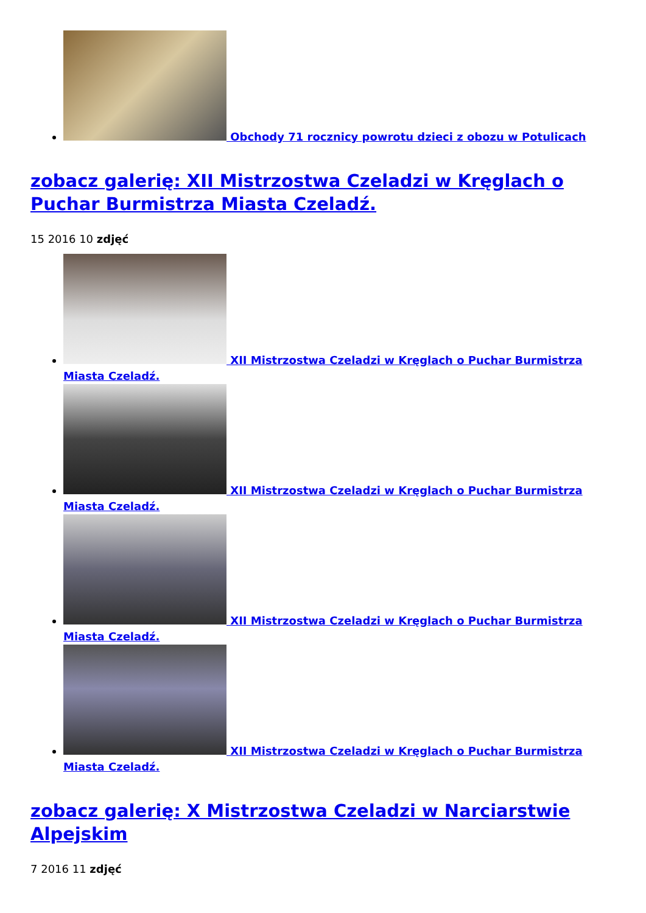Obchody 71 rocznicy powrotu dzieci z obozu w Potulicach
zobacz galerię: XII Mistrzostwa Czeladzi w Kręglach o Puchar Burmistrza Miasta Czeladź.
15 2016 10 zdjęć
XII Mistrzostwa Czeladzi w Kręglach o Puchar Burmistrza Miasta Czeladź.
XII Mistrzostwa Czeladzi w Kręglach o Puchar Burmistrza Miasta Czeladź.
XII Mistrzostwa Czeladzi w Kręglach o Puchar Burmistrza Miasta Czeladź.
XII Mistrzostwa Czeladzi w Kręglach o Puchar Burmistrza Miasta Czeladź.
zobacz galerię: X Mistrzostwa Czeladzi w Narciarstwie Alpejskim
7 2016 11 zdjęć